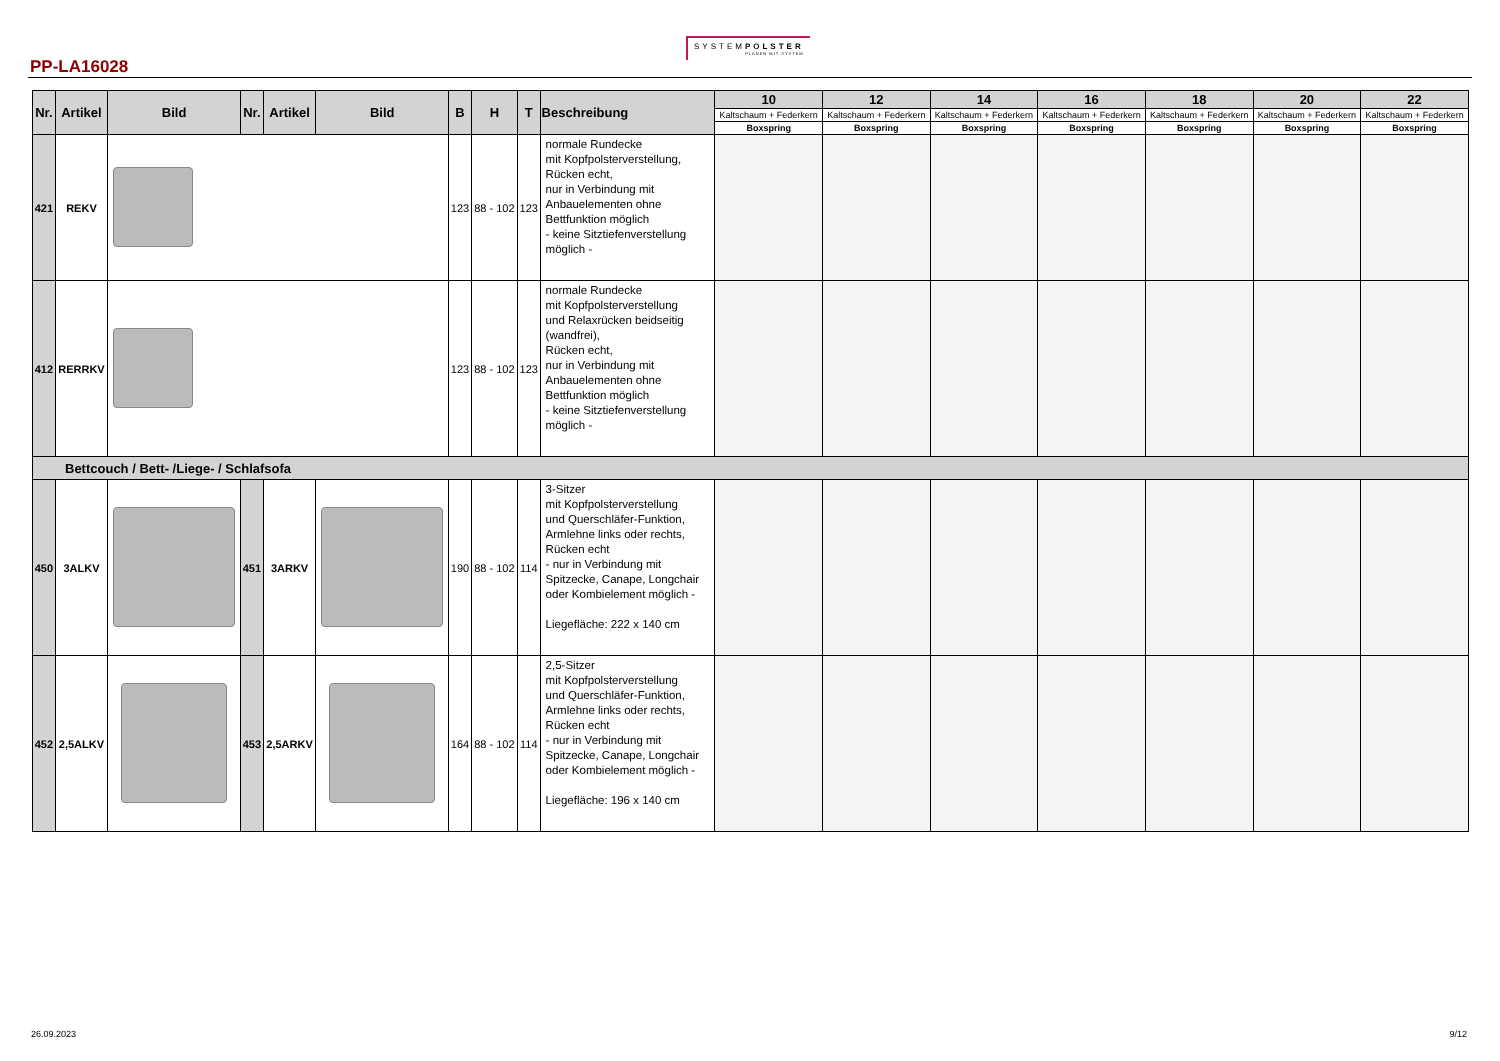PP-LA16028
SYSTEMPOLSTER
PLANEN MIT SYSTEM
| Nr. | Artikel | Bild | Nr. | Artikel | Bild | B | H | T | Beschreibung | 10 | 12 | 14 | 16 | 18 | 20 | 22 |
| --- | --- | --- | --- | --- | --- | --- | --- | --- | --- | --- | --- | --- | --- | --- | --- | --- |
| | | | | | | | | | | Kaltschaum + Federkern | Kaltschaum + Federkern | Kaltschaum + Federkern | Kaltschaum + Federkern | Kaltschaum + Federkern | Kaltschaum + Federkern | Kaltschaum + Federkern |
| | | | | | | | | | | Boxspring | Boxspring | Boxspring | Boxspring | Boxspring | Boxspring | Boxspring |
| 421 | REKV | | | | | 123 | 88 - 102 | 123 | normale Rundecke mit Kopfpolsterverstellung, Rücken echt, nur in Verbindung mit Anbauelementen ohne Bettfunktion möglich - keine Sitztiefenverstellung möglich - | | | | | | | |
| 412 | RERRKV | | | | | 123 | 88 - 102 | 123 | normale Rundecke mit Kopfpolsterverstellung und Relaxrücken beidseitig (wandfrei), Rücken echt, nur in Verbindung mit Anbauelementen ohne Bettfunktion möglich - keine Sitztiefenverstellung möglich - | | | | | | | |
| Bettcouch / Bett- /Liege- / Schlafsofa | | | | | | | | | | | | | | | | |
| 450 | 3ALKV | | 451 | 3ARKV | | 190 | 88 - 102 | 114 | 3-Sitzer mit Kopfpolsterverstellung und Querschläfer-Funktion, Armlehne links oder rechts, Rücken echt - nur in Verbindung mit Spitzecke, Canape, Longchair oder Kombielement möglich - Liegefläche: 222 x 140 cm | | | | | | | |
| 452 | 2,5ALKV | | 453 | 2,5ARKV | | 164 | 88 - 102 | 114 | 2,5-Sitzer mit Kopfpolsterverstellung und Querschläfer-Funktion, Armlehne links oder rechts, Rücken echt - nur in Verbindung mit Spitzecke, Canape, Longchair oder Kombielement möglich - Liegefläche: 196 x 140 cm | | | | | | | |
26.09.2023 9/12